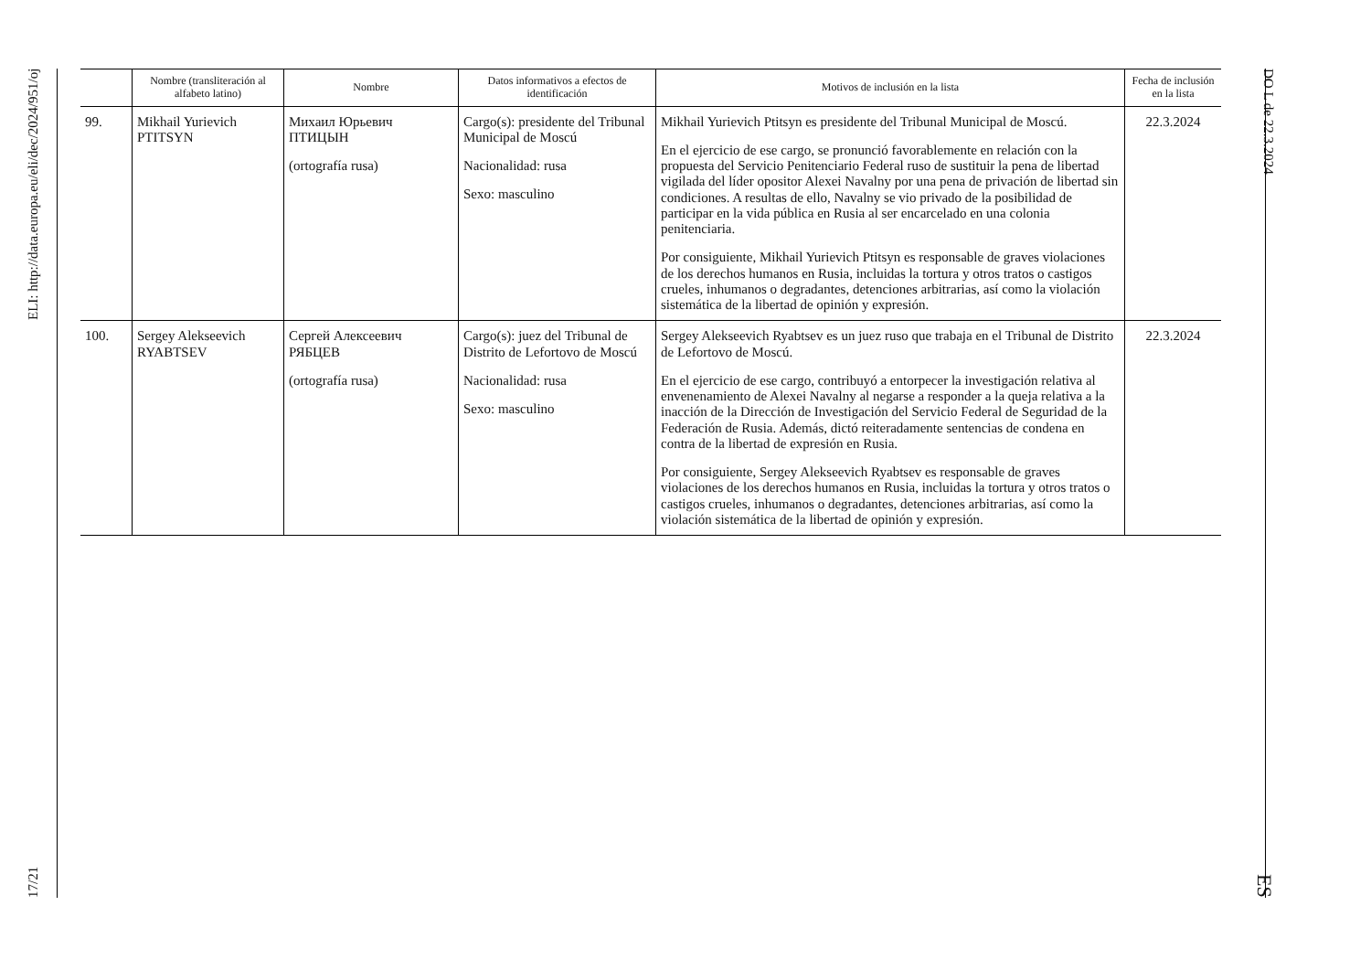17/21 ELI: http://data.europa.eu/eli/dec/2024/951/oj
DO L de 22.3.2024 ES
| | Nombre (transliteración al alfabeto latino) | Nombre | Datos informativos a efectos de identificación | Motivos de inclusión en la lista | Fecha de inclusión en la lista |
| --- | --- | --- | --- | --- | --- |
| 99. | Mikhail Yurievich PTITSYN | Михаил Юрьевич ПТИЦЫН (ortografía rusa) | Cargo(s): presidente del Tribunal Municipal de Moscú Nacionalidad: rusa Sexo: masculino | Mikhail Yurievich Ptitsyn es presidente del Tribunal Municipal de Moscú. En el ejercicio de ese cargo, se pronunció favorablemente en relación con la propuesta del Servicio Penitenciario Federal ruso de sustituir la pena de libertad vigilada del líder opositor Alexei Navalny por una pena de privación de libertad sin condiciones. A resultas de ello, Navalny se vio privado de la posibilidad de participar en la vida pública en Rusia al ser encarcelado en una colonia penitenciaria. Por consiguiente, Mikhail Yurievich Ptitsyn es responsable de graves violaciones de los derechos humanos en Rusia, incluidas la tortura y otros tratos o castigos crueles, inhumanos o degradantes, detenciones arbitrarias, así como la violación sistemática de la libertad de opinión y expresión. | 22.3.2024 |
| 100. | Sergey Alekseevich RYABTSEV | Сергей Алексеевич РЯБЦЕВ (ortografía rusa) | Cargo(s): juez del Tribunal de Distrito de Lefortovo de Moscú Nacionalidad: rusa Sexo: masculino | Sergey Alekseevich Ryabtsev es un juez ruso que trabaja en el Tribunal de Distrito de Lefortovo de Moscú. En el ejercicio de ese cargo, contribuyó a entorpecer la investigación relativa al envenenamiento de Alexei Navalny al negarse a responder a la queja relativa a la inacción de la Dirección de Investigación del Servicio Federal de Seguridad de la Federación de Rusia. Además, dictó reiteradamente sentencias de condena en contra de la libertad de expresión en Rusia. Por consiguiente, Sergey Alekseevich Ryabtsev es responsable de graves violaciones de los derechos humanos en Rusia, incluidas la tortura y otros tratos o castigos crueles, inhumanos o degradantes, detenciones arbitrarias, así como la violación sistemática de la libertad de opinión y expresión. | 22.3.2024 |